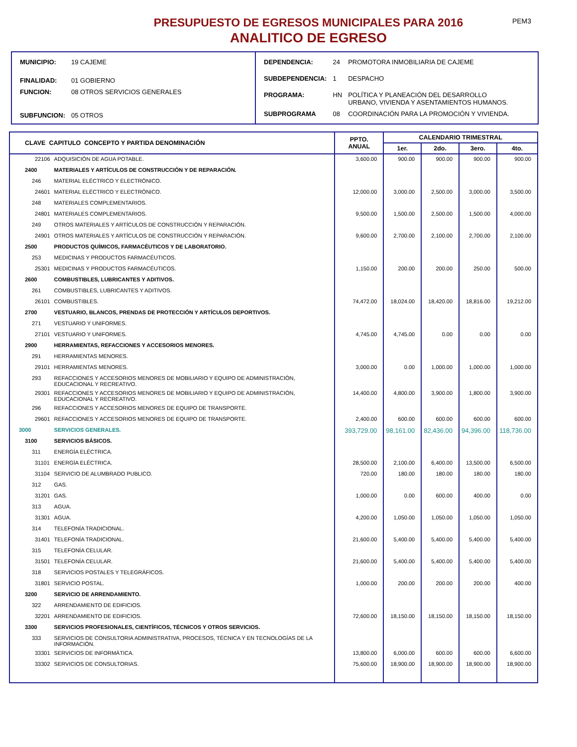PRESUPUESTO DE EGRESOS MUNICIPALES PARA 2016
ANALITICO DE EGRESO
PEM3
| MUNICIPIO: | 19 CAJEME |
| FINALIDAD: | 01 GOBIERNO |
| FUNCION: | 08 OTROS SERVICIOS GENERALES |
| SUBFUNCION: | 05 OTROS |
| DEPENDENCIA: | 24 | PROMOTORA INMOBILIARIA DE CAJEME |
| SUBDEPENDENCIA: | 1 | DESPACHO |
| PROGRAMA: | HN | POLÍTICA Y PLANEACIÓN DEL DESARROLLO URBANO, VIVIENDA Y ASENTAMIENTOS HUMANOS. |
| SUBPROGRAMA | 08 | COORDINACIÓN PARA LA PROMOCIÓN Y VIVIENDA. |
| CLAVE CAPITULO CONCEPTO Y PARTIDA DENOMINACIÓN | | PPTO. ANUAL | CALENDARIO TRIMESTRAL | | | |
| --- | --- | --- | --- | --- | --- | --- |
| | | | 1er. | 2do. | 3ero. | 4to. |
| 22106 | ADQUISICIÓN DE AGUA POTABLE. | 3,600.00 | 900.00 | 900.00 | 900.00 | 900.00 |
| 2400 | MATERIALES Y ARTÍCULOS DE CONSTRUCCIÓN Y DE REPARACIÓN. | | | | | |
| 246 | MATERIAL ELÉCTRICO Y ELECTRÓNICO. | | | | | |
| 24601 | MATERIAL ELÉCTRICO Y ELECTRÓNICO. | 12,000.00 | 3,000.00 | 2,500.00 | 3,000.00 | 3,500.00 |
| 248 | MATERIALES COMPLEMENTARIOS. | | | | | |
| 24801 | MATERIALES COMPLEMENTARIOS. | 9,500.00 | 1,500.00 | 2,500.00 | 1,500.00 | 4,000.00 |
| 249 | OTROS MATERIALES Y ARTÍCULOS DE CONSTRUCCIÓN Y REPARACIÓN. | | | | | |
| 24901 | OTROS MATERIALES Y ARTÍCULOS DE CONSTRUCCIÓN Y REPARACIÓN. | 9,600.00 | 2,700.00 | 2,100.00 | 2,700.00 | 2,100.00 |
| 2500 | PRODUCTOS QUÍMICOS, FARMACÉUTICOS Y DE LABORATORIO. | | | | | |
| 253 | MEDICINAS Y PRODUCTOS FARMACÉUTICOS. | | | | | |
| 25301 | MEDICINAS Y PRODUCTOS FARMACÉUTICOS. | 1,150.00 | 200.00 | 200.00 | 250.00 | 500.00 |
| 2600 | COMBUSTIBLES, LUBRICANTES Y ADITIVOS. | | | | | |
| 261 | COMBUSTIBLES, LUBRICANTES Y ADITIVOS. | | | | | |
| 26101 | COMBUSTIBLES. | 74,472.00 | 18,024.00 | 18,420.00 | 18,816.00 | 19,212.00 |
| 2700 | VESTUARIO, BLANCOS, PRENDAS DE PROTECCIÓN Y ARTÍCULOS DEPORTIVOS. | | | | | |
| 271 | VESTUARIO Y UNIFORMES. | | | | | |
| 27101 | VESTUARIO Y UNIFORMES. | 4,745.00 | 4,745.00 | 0.00 | 0.00 | 0.00 |
| 2900 | HERRAMIENTAS, REFACCIONES Y ACCESORIOS MENORES. | | | | | |
| 291 | HERRAMIENTAS MENORES. | | | | | |
| 29101 | HERRAMIENTAS MENORES. | 3,000.00 | 0.00 | 1,000.00 | 1,000.00 | 1,000.00 |
| 293 | REFACCIONES Y ACCESORIOS MENORES DE MOBILIARIO Y EQUIPO DE ADMINISTRACIÓN, EDUCACIONAL Y RECREATIVO. | | | | | |
| 29301 | REFACCIONES Y ACCESORIOS MENORES DE MOBILIARIO Y EQUIPO DE ADMINISTRACIÓN, EDUCACIONAL Y RECREATIVO. | 14,400.00 | 4,800.00 | 3,900.00 | 1,800.00 | 3,900.00 |
| 296 | REFACCIONES Y ACCESORIOS MENORES DE EQUIPO DE TRANSPORTE. | | | | | |
| 29601 | REFACCIONES Y ACCESORIOS MENORES DE EQUIPO DE TRANSPORTE. | 2,400.00 | 600.00 | 600.00 | 600.00 | 600.00 |
| 3000 | SERVICIOS GENERALES. | 393,729.00 | 98,161.00 | 82,436.00 | 94,396.00 | 118,736.00 |
| 3100 | SERVICIOS BÁSICOS. | | | | | |
| 311 | ENERGÍA ELÉCTRICA. | | | | | |
| 31101 | ENERGÍA ELÉCTRICA. | 28,500.00 | 2,100.00 | 6,400.00 | 13,500.00 | 6,500.00 |
| 31104 | SERVICIO DE ALUMBRADO PUBLICO. | 720.00 | 180.00 | 180.00 | 180.00 | 180.00 |
| 312 | GAS. | | | | | |
| 31201 | GAS. | 1,000.00 | 0.00 | 600.00 | 400.00 | 0.00 |
| 313 | AGUA. | | | | | |
| 31301 | AGUA. | 4,200.00 | 1,050.00 | 1,050.00 | 1,050.00 | 1,050.00 |
| 314 | TELEFONÍA TRADICIONAL. | | | | | |
| 31401 | TELEFONÍA TRADICIONAL. | 21,600.00 | 5,400.00 | 5,400.00 | 5,400.00 | 5,400.00 |
| 315 | TELEFONÍA CELULAR. | | | | | |
| 31501 | TELEFONÍA CELULAR. | 21,600.00 | 5,400.00 | 5,400.00 | 5,400.00 | 5,400.00 |
| 318 | SERVICIOS POSTALES Y TELEGRÁFICOS. | | | | | |
| 31801 | SERVICIO POSTAL. | 1,000.00 | 200.00 | 200.00 | 200.00 | 400.00 |
| 3200 | SERVICIO DE ARRENDAMIENTO. | | | | | |
| 322 | ARRENDAMIENTO DE EDIFICIOS. | | | | | |
| 32201 | ARRENDAMIENTO DE EDIFICIOS. | 72,600.00 | 18,150.00 | 18,150.00 | 18,150.00 | 18,150.00 |
| 3300 | SERVICIOS PROFESIONALES, CIENTÍFICOS, TÉCNICOS Y OTROS SERVICIOS. | | | | | |
| 333 | SERVICIOS DE CONSULTORIA ADMINISTRATIVA, PROCESOS, TÉCNICA Y EN TECNOLOGÍAS DE LA INFORMACIÓN. | | | | | |
| 33301 | SERVICIOS DE INFORMÁTICA. | 13,800.00 | 6,000.00 | 600.00 | 600.00 | 6,600.00 |
| 33302 | SERVICIOS DE CONSULTORIAS. | 75,600.00 | 18,900.00 | 18,900.00 | 18,900.00 | 18,900.00 |